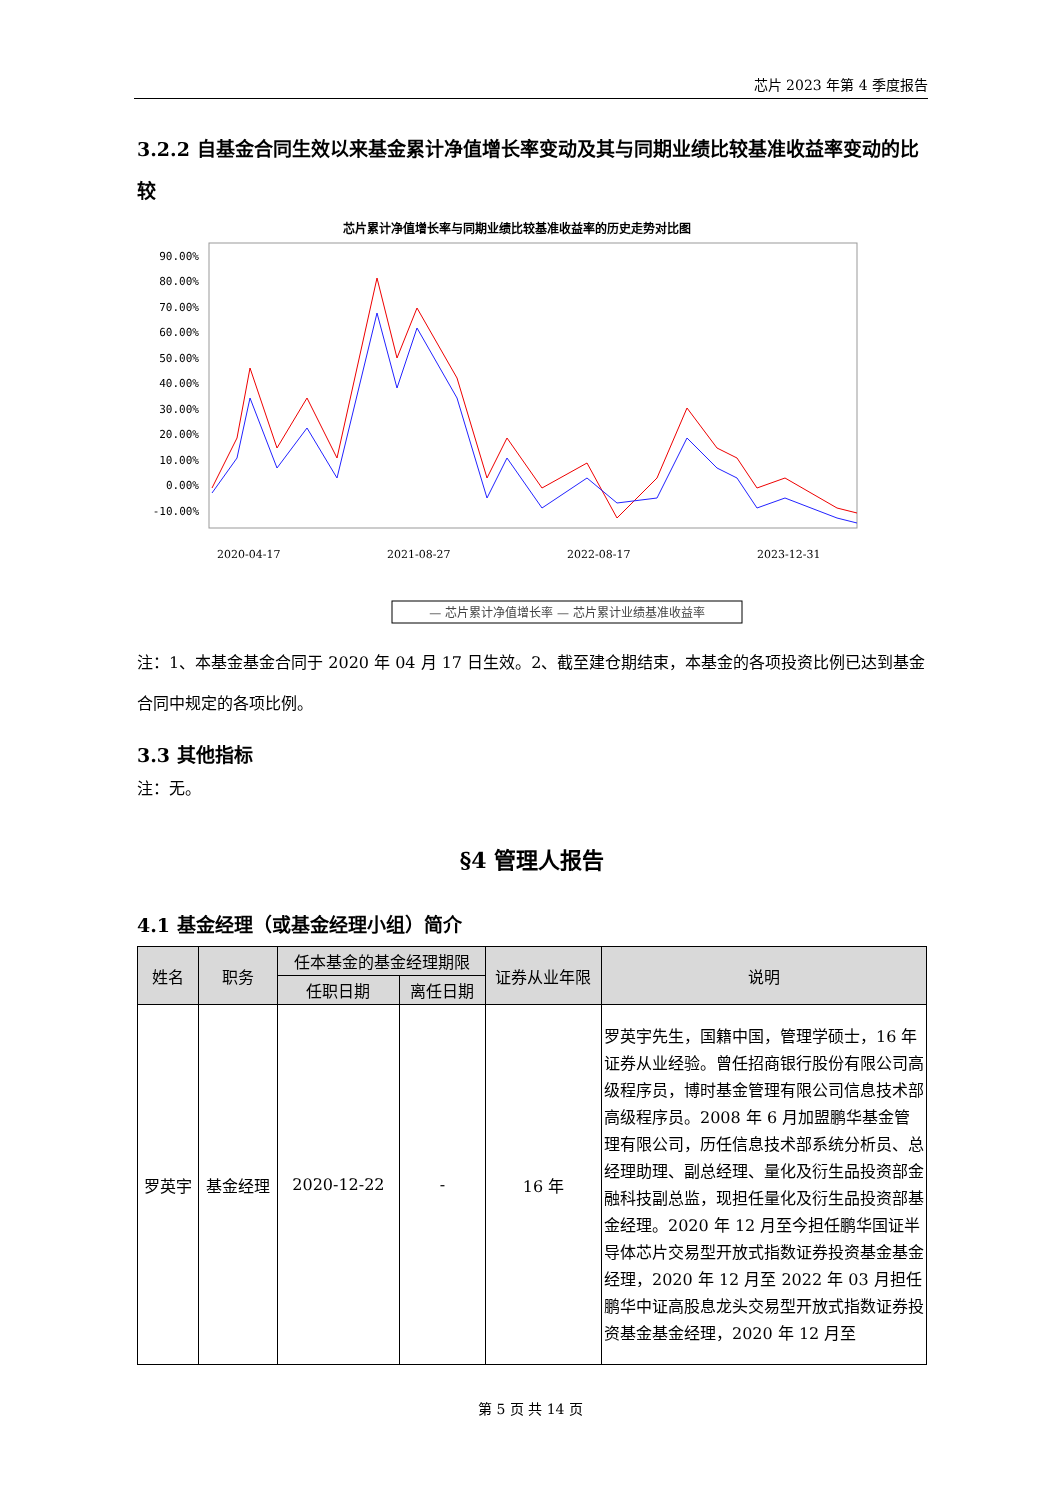芯片 2023 年第 4 季度报告
3.2.2 自基金合同生效以来基金累计净值增长率变动及其与同期业绩比较基准收益率变动的比较
芯片累计净值增长率与同期业绩比较基准收益率的历史走势对比图
90.00%
80.00%
70.00%
60.00%
50.00%
40.00%
30.00%
20.00%
10.00%
0.00%
-10.00%
2020-04-17
2021-08-27
2022-08-17
2023-12-31
— 芯片累计净值增长率 — 芯片累计业绩基准收益率
注：1、本基金基金合同于 2020 年 04 月 17 日生效。2、截至建仓期结束，本基金的各项投资比例已达到基金合同中规定的各项比例。
3.3 其他指标
注：无。
§4 管理人报告
4.1 基金经理（或基金经理小组）简介
| 姓名 | 职务 | 任本基金的基金经理期限 | | 证券从业年限 | 说明 |
| --- | --- | --- | --- | --- | --- |
| | | 任职日期 | 离任日期 | | |
| 罗英宇 | 基金经理 | 2020-12-22 | - | 16 年 | 罗英宇先生，国籍中国，管理学硕士，16 年证券从业经验。曾任招商银行股份有限公司高级程序员，博时基金管理有限公司信息技术部高级程序员。2008 年 6 月加盟鹏华基金管理有限公司，历任信息技术部系统分析员、总经理助理、副总经理、量化及衍生品投资部金融科技副总监，现担任量化及衍生品投资部基金经理。2020 年 12 月至今担任鹏华国证半导体芯片交易型开放式指数证券投资基金基金经理，2020 年 12 月至 2022 年 03 月担任鹏华中证高股息龙头交易型开放式指数证券投资基金基金经理，2020 年 12 月至 |
第 5 页 共 14 页